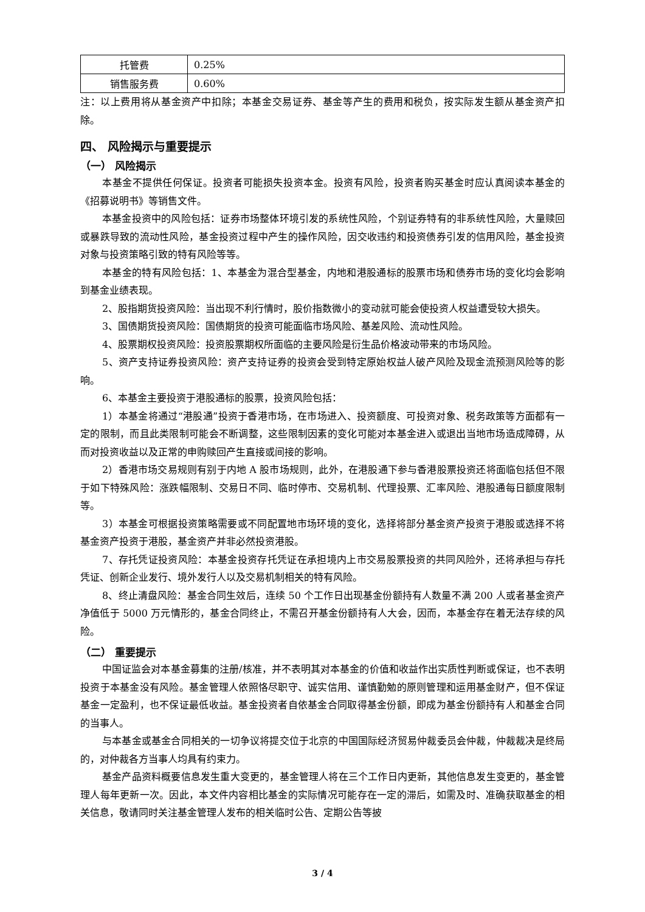| 托管费 | 0.25% |
| 销售服务费 | 0.60% |
注：以上费用将从基金资产中扣除；本基金交易证券、基金等产生的费用和税负，按实际发生额从基金资产扣除。
四、 风险揭示与重要提示
（一） 风险揭示
本基金不提供任何保证。投资者可能损失投资本金。投资有风险，投资者购买基金时应认真阅读本基金的《招募说明书》等销售文件。
本基金投资中的风险包括：证券市场整体环境引发的系统性风险，个别证券特有的非系统性风险，大量赎回或暴跌导致的流动性风险，基金投资过程中产生的操作风险，因交收违约和投资债券引发的信用风险，基金投资对象与投资策略引致的特有风险等等。
本基金的特有风险包括：1、本基金为混合型基金，内地和港股通标的股票市场和债券市场的变化均会影响到基金业绩表现。
2、股指期货投资风险：当出现不利行情时，股价指数微小的变动就可能会使投资人权益遭受较大损失。
3、国债期货投资风险：国债期货的投资可能面临市场风险、基差风险、流动性风险。
4、股票期权投资风险：投资股票期权所面临的主要风险是衍生品价格波动带来的市场风险。
5、资产支持证券投资风险：资产支持证券的投资会受到特定原始权益人破产风险及现金流预测风险等的影响。
6、本基金主要投资于港股通标的股票，投资风险包括：
1）本基金将通过“港股通”投资于香港市场，在市场进入、投资额度、可投资对象、税务政策等方面都有一定的限制，而且此类限制可能会不断调整，这些限制因素的变化可能对本基金进入或退出当地市场造成障碍，从而对投资收益以及正常的申购赎回产生直接或间接的影响。
2）香港市场交易规则有别于内地 A 股市场规则，此外，在港股通下参与香港股票投资还将面临包括但不限于如下特殊风险：涨跌幅限制、交易日不同、临时停市、交易机制、代理投票、汇率风险、港股通每日额度限制等。
3）本基金可根据投资策略需要或不同配置地市场环境的变化，选择将部分基金资产投资于港股或选择不将基金资产投资于港股，基金资产并非必然投资港股。
7、存托凭证投资风险：本基金投资存托凭证在承担境内上市交易股票投资的共同风险外，还将承担与存托凭证、创新企业发行、境外发行人以及交易机制相关的特有风险。
8、终止清盘风险：基金合同生效后，连续 50 个工作日出现基金份额持有人数量不满 200 人或者基金资产净值低于 5000 万元情形的，基金合同终止，不需召开基金份额持有人大会，因而，本基金存在着无法存续的风险。
（二） 重要提示
中国证监会对本基金募集的注册/核准，并不表明其对本基金的价值和收益作出实质性判断或保证，也不表明投资于本基金没有风险。基金管理人依照恪尽职守、诚实信用、谨慎勤勉的原则管理和运用基金财产，但不保证基金一定盈利，也不保证最低收益。基金投资者自依基金合同取得基金份额，即成为基金份额持有人和基金合同的当事人。
与本基金或基金合同相关的一切争议将提交位于北京的中国国际经济贸易仲裁委员会仲裁，仲裁裁决是终局的，对仲裁各方当事人均具有约束力。
基金产品资料概要信息发生重大变更的，基金管理人将在三个工作日内更新，其他信息发生变更的，基金管理人每年更新一次。因此，本文件内容相比基金的实际情况可能存在一定的滞后，如需及时、准确获取基金的相关信息，敬请同时关注基金管理人发布的相关临时公告、定期公告等披
3 / 4